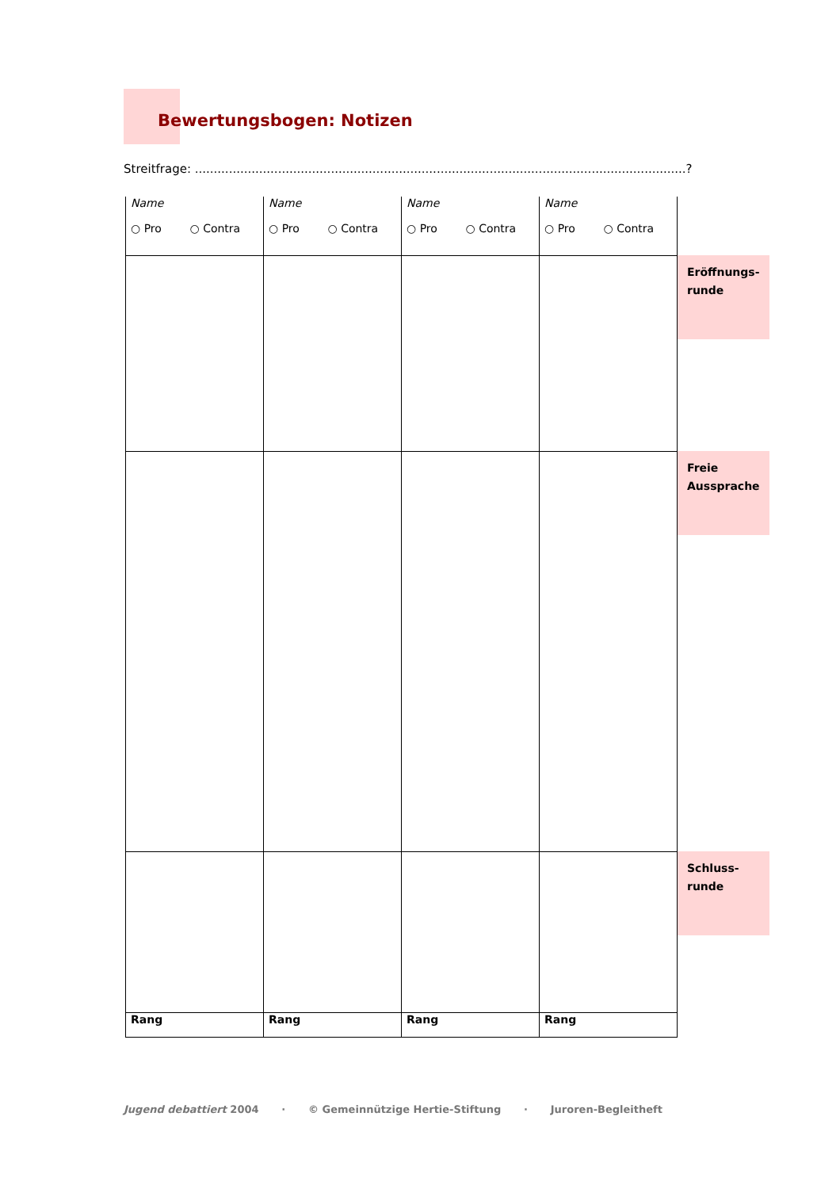Bewertungsbogen: Notizen
Streitfrage: ..................................................................................................................................?
| Name ○ Pro ○ Contra | Name ○ Pro ○ Contra | Name ○ Pro ○ Contra | Name ○ Pro ○ Contra | |
| | | | | Eröffnungs- runde |
| | | | | Freie Aussprache |
| | | | | Schluss- runde |
| Rang | Rang | Rang | Rang | |
Jugend debattiert 2004 · © Gemeinnützige Hertie-Stiftung · Juroren-Begleitheft